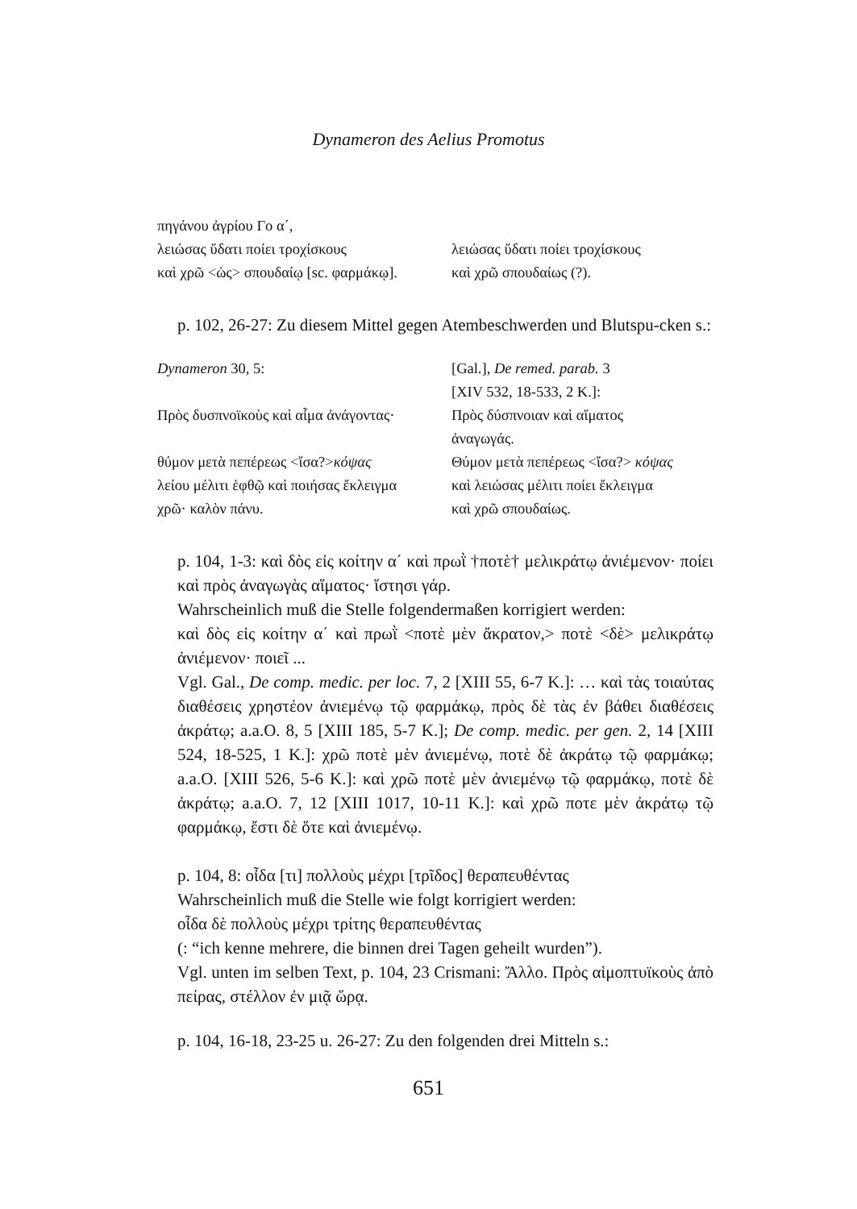Dynameron des Aelius Promotus
| πηγάνου ἀγρίου Γο α΄, | |
| λειώσας ὕδατι ποίει τροχίσκους | λειώσας ὕδατι ποίει τροχίσκους |
| καὶ χρῶ <ὡς> σπουδαίῳ [sc. φαρμάκῳ]. | καὶ χρῶ σπουδαίως (?). |
p. 102, 26-27: Zu diesem Mittel gegen Atembeschwerden und Blutspu-cken s.:
| Dynameron 30, 5: | [Gal.], De remed. parab. 3 [XIV 532, 18-533, 2 K.]: |
| Πρὸς δυσπνοϊκοὺς καὶ αἷμα ἀνάγοντας· | Πρὸς δύσπνοιαν καὶ αἵματος ἀναγωγάς. |
| θύμον μετὰ πεπέρεως <ἴσα?> κόψας | Θύμον μετὰ πεπέρεως <ἴσα?> κόψας |
| λείου μέλιτι ἑφθῷ καὶ ποιήσας ἔκλειγμα | καὶ λειώσας μέλιτι ποίει ἔκλειγμα |
| χρῶ· καλὸν πάνυ. | καὶ χρῶ σπουδαίως. |
p. 104, 1-3: καὶ δὸς εἰς κοίτην α΄ καὶ πρωῒ †ποτὲ† μελικράτῳ ἀνιέμενον· ποίει καὶ πρὸς ἀναγωγὰς αἵματος· ἵστησι γάρ.
Wahrscheinlich muß die Stelle folgendermaßen korrigiert werden:
καὶ δὸς εἰς κοίτην α΄ καὶ πρωῒ <ποτὲ μὲν ἄκρατον,> ποτὲ <δὲ> μελικράτῳ ἀνιέμενον· ποιεῖ ...
Vgl. Gal., De comp. medic. per loc. 7, 2 [XIII 55, 6-7 K.]: … καὶ τὰς τοιαύτας διαθέσεις χρηστέον ἀνιεμένῳ τῷ φαρμάκῳ, πρὸς δὲ τὰς ἐν βάθει διαθέσεις ἀκράτῳ; a.a.O. 8, 5 [XIII 185, 5-7 K.]; De comp. medic. per gen. 2, 14 [XIII 524, 18-525, 1 K.]: χρῶ ποτὲ μὲν ἀνιεμένῳ, ποτὲ δὲ ἀκράτῳ τῷ φαρμάκῳ; a.a.O. [XIII 526, 5-6 K.]: καὶ χρῶ ποτὲ μὲν ἀνιεμένῳ τῷ φαρμάκῳ, ποτὲ δὲ ἀκράτῳ; a.a.O. 7, 12 [XIII 1017, 10-11 K.]: καὶ χρῶ ποτε μὲν ἀκράτῳ τῷ φαρμάκῳ, ἔστι δὲ ὅτε καὶ ἀνιεμένῳ.
p. 104, 8: οἶδα [τι] πολλοὺς μέχρι [τρῖδος] θεραπευθέντας
Wahrscheinlich muß die Stelle wie folgt korrigiert werden:
οἶδα δὲ πολλοὺς μέχρι τρίτης θεραπευθέντας
(: “ich kenne mehrere, die binnen drei Tagen geheilt wurden”).
Vgl. unten im selben Text, p. 104, 23 Crismani: Ἄλλο. Πρὸς αἱμοπτυϊκοὺς ἀπὸ πείρας, στέλλον ἐν μιᾷ ὥρᾳ.
p. 104, 16-18, 23-25 u. 26-27: Zu den folgenden drei Mitteln s.:
651